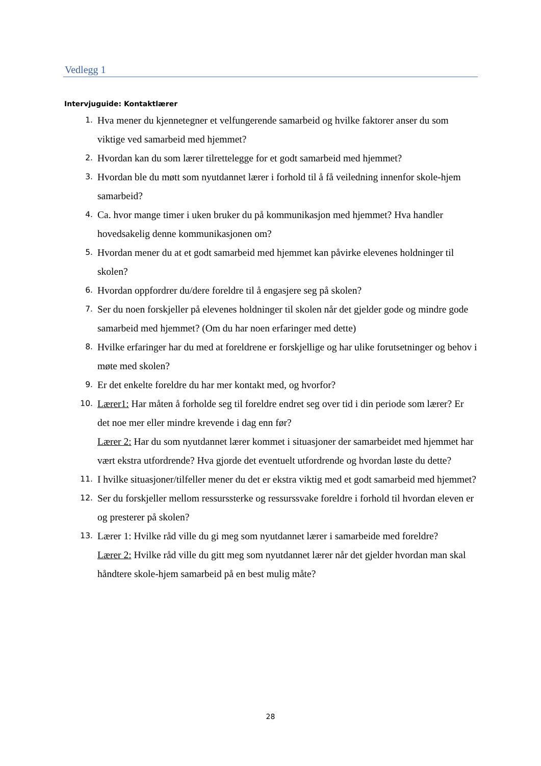Vedlegg 1
Intervjuguide: Kontaktlærer
1. Hva mener du kjennetegner et velfungerende samarbeid og hvilke faktorer anser du som viktige ved samarbeid med hjemmet?
2. Hvordan kan du som lærer tilrettelegge for et godt samarbeid med hjemmet?
3. Hvordan ble du møtt som nyutdannet lærer i forhold til å få veiledning innenfor skole-hjem samarbeid?
4. Ca. hvor mange timer i uken bruker du på kommunikasjon med hjemmet? Hva handler hovedsakelig denne kommunikasjonen om?
5. Hvordan mener du at et godt samarbeid med hjemmet kan påvirke elevenes holdninger til skolen?
6. Hvordan oppfordrer du/dere foreldre til å engasjere seg på skolen?
7. Ser du noen forskjeller på elevenes holdninger til skolen når det gjelder gode og mindre gode samarbeid med hjemmet? (Om du har noen erfaringer med dette)
8. Hvilke erfaringer har du med at foreldrene er forskjellige og har ulike forutsetninger og behov i møte med skolen?
9. Er det enkelte foreldre du har mer kontakt med, og hvorfor?
10. Lærer1: Har måten å forholde seg til foreldre endret seg over tid i din periode som lærer? Er det noe mer eller mindre krevende i dag enn før?
Lærer 2: Har du som nyutdannet lærer kommet i situasjoner der samarbeidet med hjemmet har vært ekstra utfordrende? Hva gjorde det eventuelt utfordrende og hvordan løste du dette?
11. I hvilke situasjoner/tilfeller mener du det er ekstra viktig med et godt samarbeid med hjemmet?
12. Ser du forskjeller mellom ressurssterke og ressurssvake foreldre i forhold til hvordan eleven er og presterer på skolen?
13. Lærer 1: Hvilke råd ville du gi meg som nyutdannet lærer i samarbeide med foreldre?
Lærer 2: Hvilke råd ville du gitt meg som nyutdannet lærer når det gjelder hvordan man skal håndtere skole-hjem samarbeid på en best mulig måte?
28